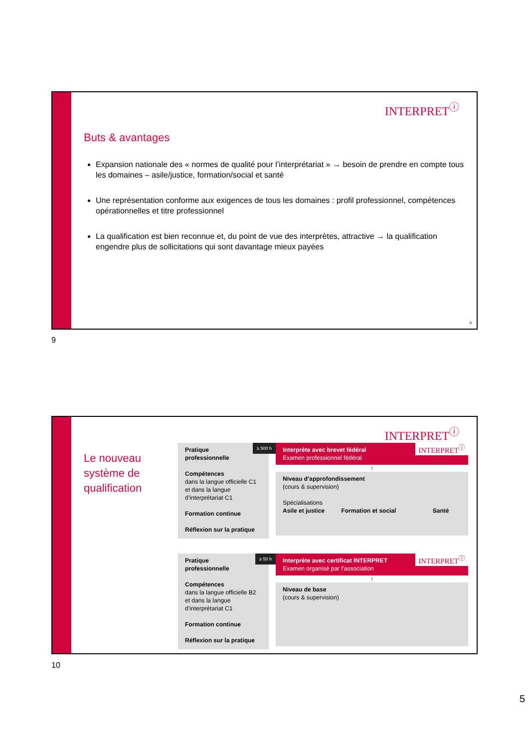INTERPRET<sup>ⓘ</sup>
Buts & avantages
Expansion nationale des « normes de qualité pour l’interprétariat » → besoin de prendre en compte tous les domaines – asile/justice, formation/social et santé
Une représentation conforme aux exigences de tous les domaines : profil professionnel, compétences opérationnelles et titre professionnel
La qualification est bien reconnue et, du point de vue des interprètes, attractive → la qualification engendre plus de sollicitations qui sont davantage mieux payées
9
9
INTERPRET<sup>ⓘ</sup>
Le nouveau
système de
qualification
Pratique
professionnelle
≥ 500 h
Compétences
dans la langue officielle C1 et dans la langue d’interprétariat C1
Formation continue
Réflexion sur la pratique
Interprète avec brevet fédéral
Examen professionnel fédéral
INTERPRET<sup>ⓘ</sup>
↑
Niveau d’approfondissement
(cours & supervision)
Spécialisations
Asile et justice Formation et social Santé
Pratique
professionnelle
≥ 50 h
Compétences
dans la langue officielle B2 et dans la langue d’interprétariat C1
Formation continue
Réflexion sur la pratique
Interprète avec certificat INTERPRET
Examen organisé par l’association
INTERPRET<sup>ⓘ</sup>
↑
Niveau de base
(cours & supervision)
10
5